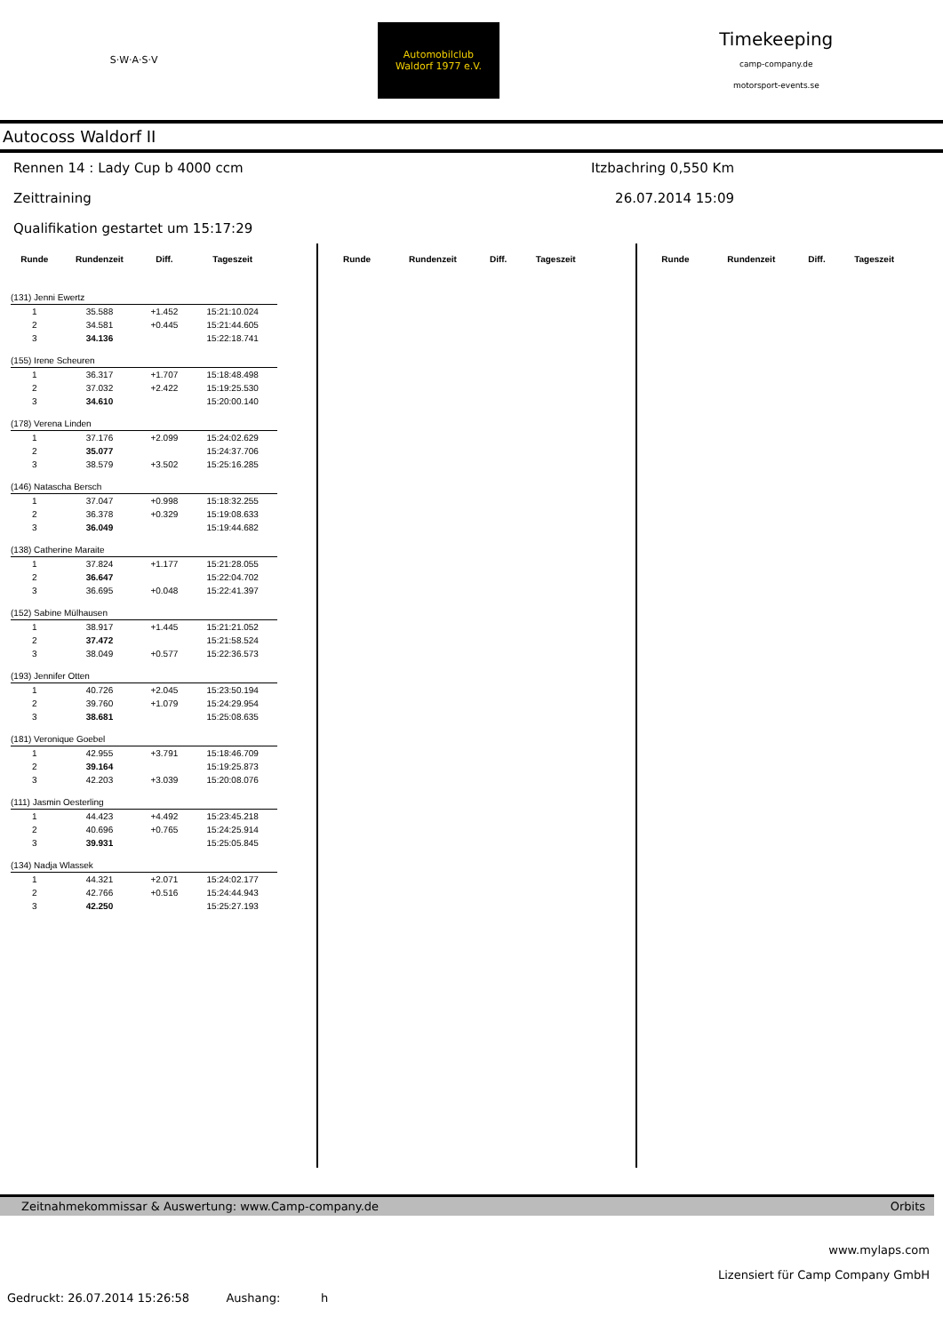S·W·A·S·V
Automobilclub
Waldorf 1977 e.V.
Timekeeping
camp-company.de
motorsport-events.se
Autocoss Waldorf II
Rennen 14 : Lady Cup b 4000 ccm Itzbachring 0,550 Km
Zeittraining 26.07.2014 15:09
Qualifikation gestartet um 15:17:29
| Runde | Rundenzeit | Diff. | Tageszeit |
| --- | --- | --- | --- |
| (131) Jenni Ewertz | | | |
| 1 | 35.588 | +1.452 | 15:21:10.024 |
| 2 | 34.581 | +0.445 | 15:21:44.605 |
| 3 | 34.136 | | 15:22:18.741 |
| (155) Irene Scheuren | | | |
| 1 | 36.317 | +1.707 | 15:18:48.498 |
| 2 | 37.032 | +2.422 | 15:19:25.530 |
| 3 | 34.610 | | 15:20:00.140 |
| (178) Verena Linden | | | |
| 1 | 37.176 | +2.099 | 15:24:02.629 |
| 2 | 35.077 | | 15:24:37.706 |
| 3 | 38.579 | +3.502 | 15:25:16.285 |
| (146) Natascha Bersch | | | |
| 1 | 37.047 | +0.998 | 15:18:32.255 |
| 2 | 36.378 | +0.329 | 15:19:08.633 |
| 3 | 36.049 | | 15:19:44.682 |
| (138) Catherine Maraite | | | |
| 1 | 37.824 | +1.177 | 15:21:28.055 |
| 2 | 36.647 | | 15:22:04.702 |
| 3 | 36.695 | +0.048 | 15:22:41.397 |
| (152) Sabine Mülhausen | | | |
| 1 | 38.917 | +1.445 | 15:21:21.052 |
| 2 | 37.472 | | 15:21:58.524 |
| 3 | 38.049 | +0.577 | 15:22:36.573 |
| (193) Jennifer Otten | | | |
| 1 | 40.726 | +2.045 | 15:23:50.194 |
| 2 | 39.760 | +1.079 | 15:24:29.954 |
| 3 | 38.681 | | 15:25:08.635 |
| (181) Veronique Goebel | | | |
| 1 | 42.955 | +3.791 | 15:18:46.709 |
| 2 | 39.164 | | 15:19:25.873 |
| 3 | 42.203 | +3.039 | 15:20:08.076 |
| (111) Jasmin Oesterling | | | |
| 1 | 44.423 | +4.492 | 15:23:45.218 |
| 2 | 40.696 | +0.765 | 15:24:25.914 |
| 3 | 39.931 | | 15:25:05.845 |
| (134) Nadja Wlassek | | | |
| 1 | 44.321 | +2.071 | 15:24:02.177 |
| 2 | 42.766 | +0.516 | 15:24:44.943 |
| 3 | 42.250 | | 15:25:27.193 |
| Runde | Rundenzeit | Diff. | Tageszeit |
| --- | --- | --- | --- |
| Runde | Rundenzeit | Diff. | Tageszeit |
| --- | --- | --- | --- |
Zeitnahmekommissar & Auswertung: www.Camp-company.de Orbits
www.mylaps.com
Lizensiert für Camp Company GmbH
Gedruckt: 26.07.2014 15:26:58 Aushang: h